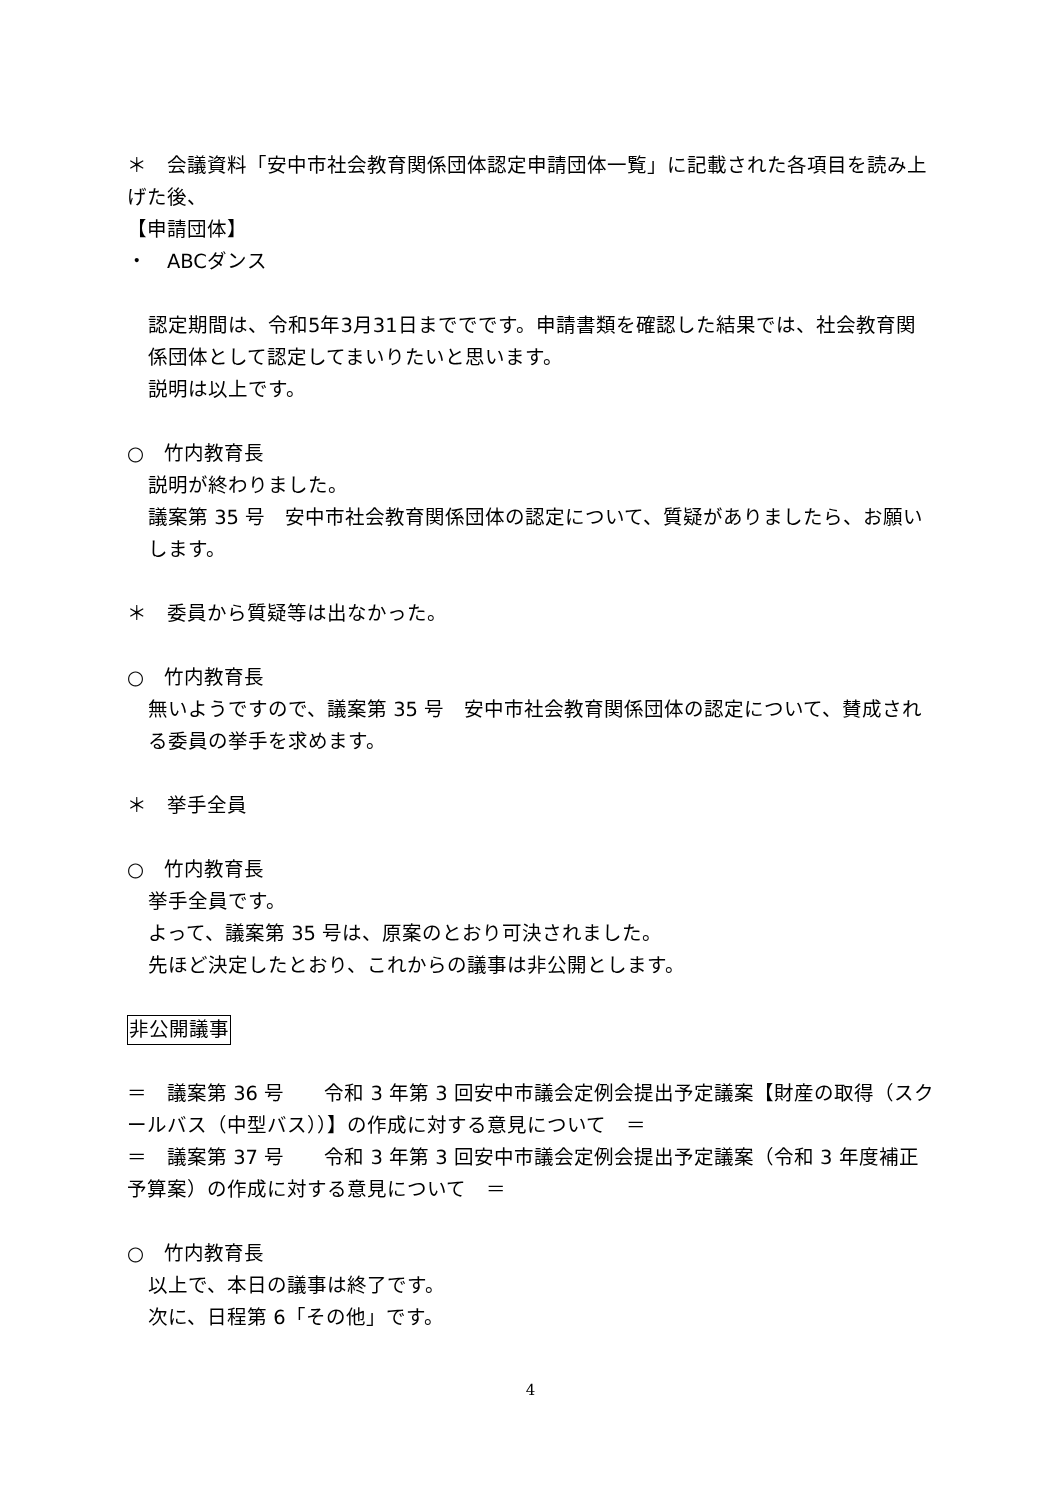＊　会議資料「安中市社会教育関係団体認定申請団体一覧」に記載された各項目を読み上げた後、
【申請団体】
・　ABCダンス
認定期間は、令和5年3月31日まででです。申請書類を確認した結果では、社会教育関係団体として認定してまいりたいと思います。
説明は以上です。
○　竹内教育長
説明が終わりました。
議案第 35 号　安中市社会教育関係団体の認定について、質疑がありましたら、お願いします。
＊　委員から質疑等は出なかった。
○　竹内教育長
無いようですので、議案第 35 号　安中市社会教育関係団体の認定について、賛成される委員の挙手を求めます。
＊　挙手全員
○　竹内教育長
挙手全員です。
よって、議案第 35 号は、原案のとおり可決されました。
先ほど決定したとおり、これからの議事は非公開とします。
非公開議事
＝　議案第 36 号　　令和 3 年第 3 回安中市議会定例会提出予定議案【財産の取得（スクールバス（中型バス））】の作成に対する意見について　＝
＝　議案第 37 号　　令和 3 年第 3 回安中市議会定例会提出予定議案（令和 3 年度補正予算案）の作成に対する意見について　＝
○　竹内教育長
以上で、本日の議事は終了です。
次に、日程第 6「その他」です。
4